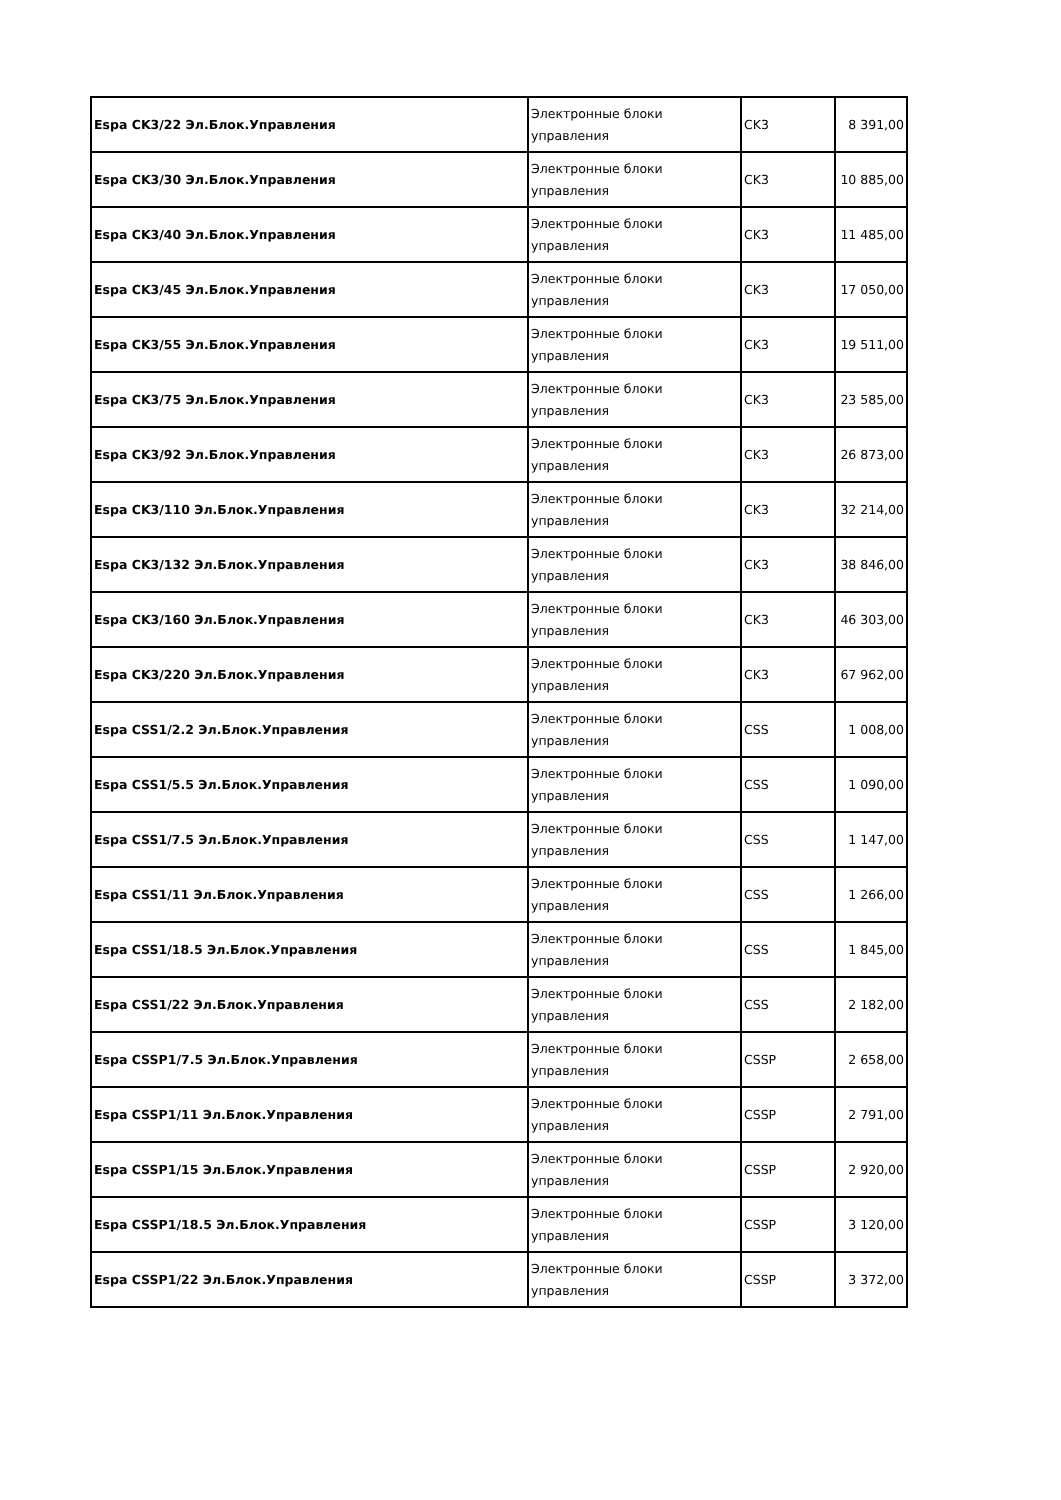| Espa CK3/22 Эл.Блок.Управления | Электронные блоки управления | CK3 | 8 391,00 |
| Espa CK3/30 Эл.Блок.Управления | Электронные блоки управления | CK3 | 10 885,00 |
| Espa CK3/40 Эл.Блок.Управления | Электронные блоки управления | CK3 | 11 485,00 |
| Espa CK3/45 Эл.Блок.Управления | Электронные блоки управления | CK3 | 17 050,00 |
| Espa CK3/55 Эл.Блок.Управления | Электронные блоки управления | CK3 | 19 511,00 |
| Espa CK3/75 Эл.Блок.Управления | Электронные блоки управления | CK3 | 23 585,00 |
| Espa CK3/92 Эл.Блок.Управления | Электронные блоки управления | CK3 | 26 873,00 |
| Espa CK3/110 Эл.Блок.Управления | Электронные блоки управления | CK3 | 32 214,00 |
| Espa CK3/132 Эл.Блок.Управления | Электронные блоки управления | CK3 | 38 846,00 |
| Espa CK3/160 Эл.Блок.Управления | Электронные блоки управления | CK3 | 46 303,00 |
| Espa CK3/220 Эл.Блок.Управления | Электронные блоки управления | CK3 | 67 962,00 |
| Espa CSS1/2.2 Эл.Блок.Управления | Электронные блоки управления | CSS | 1 008,00 |
| Espa CSS1/5.5 Эл.Блок.Управления | Электронные блоки управления | CSS | 1 090,00 |
| Espa CSS1/7.5 Эл.Блок.Управления | Электронные блоки управления | CSS | 1 147,00 |
| Espa CSS1/11 Эл.Блок.Управления | Электронные блоки управления | CSS | 1 266,00 |
| Espa CSS1/18.5 Эл.Блок.Управления | Электронные блоки управления | CSS | 1 845,00 |
| Espa CSS1/22 Эл.Блок.Управления | Электронные блоки управления | CSS | 2 182,00 |
| Espa CSSP1/7.5 Эл.Блок.Управления | Электронные блоки управления | CSSP | 2 658,00 |
| Espa CSSP1/11 Эл.Блок.Управления | Электронные блоки управления | CSSP | 2 791,00 |
| Espa CSSP1/15 Эл.Блок.Управления | Электронные блоки управления | CSSP | 2 920,00 |
| Espa CSSP1/18.5 Эл.Блок.Управления | Электронные блоки управления | CSSP | 3 120,00 |
| Espa CSSP1/22 Эл.Блок.Управления | Электронные блоки управления | CSSP | 3 372,00 |